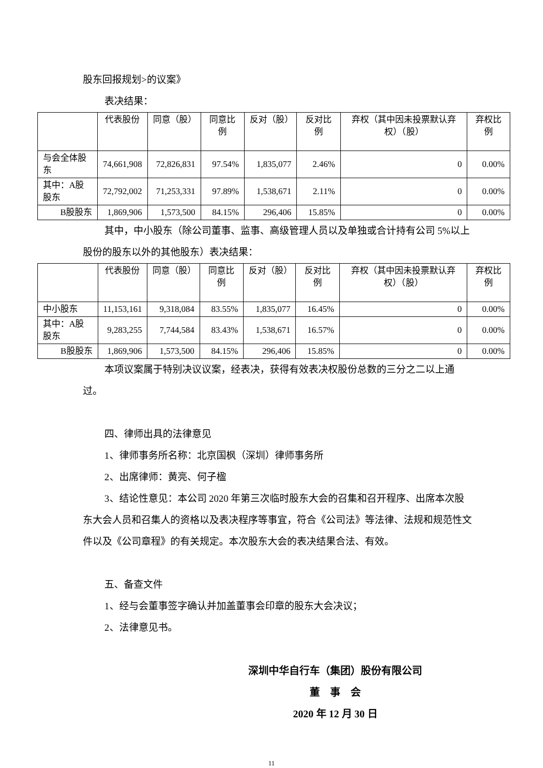股东回报规划>的议案》
表决结果：
| | 代表股份 | 同意（股） | 同意比例 | 反对（股） | 反对比例 | 弃权（其中因未投票默认弃权）（股） | 弃权比例 |
| --- | --- | --- | --- | --- | --- | --- | --- |
| 与会全体股东 | 74,661,908 | 72,826,831 | 97.54% | 1,835,077 | 2.46% | 0 | 0.00% |
| 其中：A股股东 | 72,792,002 | 71,253,331 | 97.89% | 1,538,671 | 2.11% | 0 | 0.00% |
| B股股东 | 1,869,906 | 1,573,500 | 84.15% | 296,406 | 15.85% | 0 | 0.00% |
其中，中小股东（除公司董事、监事、高级管理人员以及单独或合计持有公司 5%以上股份的股东以外的其他股东）表决结果：
| | 代表股份 | 同意（股） | 同意比例 | 反对（股） | 反对比例 | 弃权（其中因未投票默认弃权）（股） | 弃权比例 |
| --- | --- | --- | --- | --- | --- | --- | --- |
| 中小股东 | 11,153,161 | 9,318,084 | 83.55% | 1,835,077 | 16.45% | 0 | 0.00% |
| 其中：A股股东 | 9,283,255 | 7,744,584 | 83.43% | 1,538,671 | 16.57% | 0 | 0.00% |
| B股股东 | 1,869,906 | 1,573,500 | 84.15% | 296,406 | 15.85% | 0 | 0.00% |
本项议案属于特别决议议案，经表决，获得有效表决权股份总数的三分之二以上通过。
四、律师出具的法律意见
1、律师事务所名称：北京国枫（深圳）律师事务所
2、出席律师：黄亮、何子楹
3、结论性意见：本公司 2020 年第三次临时股东大会的召集和召开程序、出席本次股东大会人员和召集人的资格以及表决程序等事宜，符合《公司法》等法律、法规和规范性文件以及《公司章程》的有关规定。本次股东大会的表决结果合法、有效。
五、备查文件
1、经与会董事签字确认并加盖董事会印章的股东大会决议；
2、法律意见书。
深圳中华自行车（集团）股份有限公司
董　事　会
2020 年 12 月 30 日
11